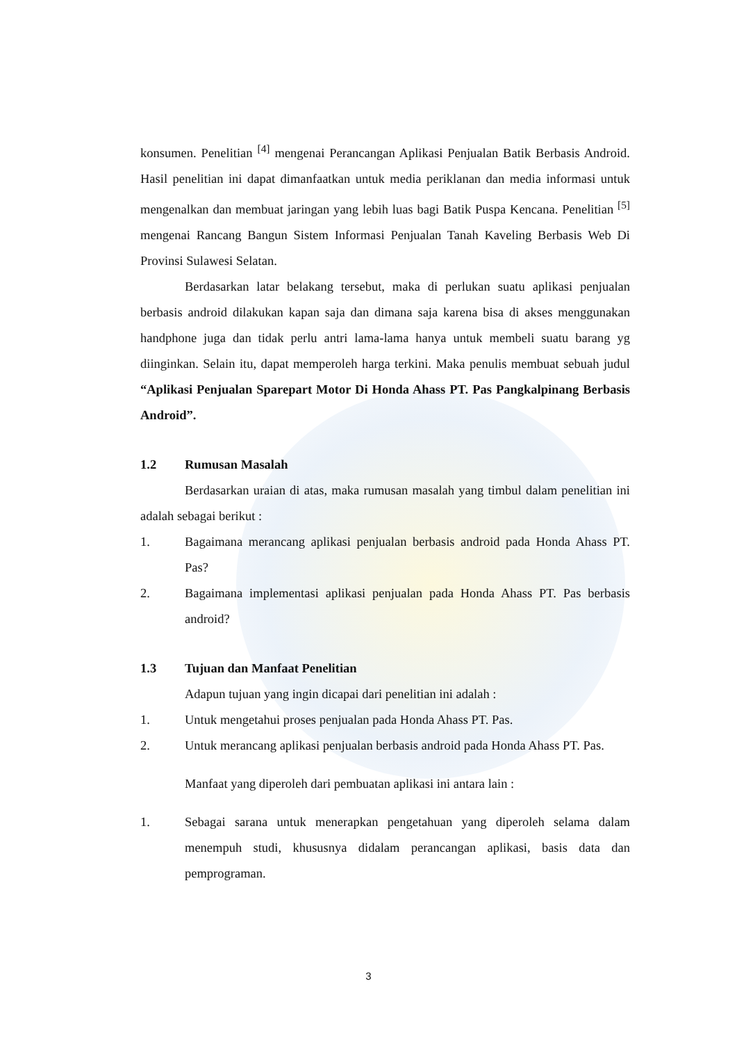konsumen. Penelitian <sup>[4]</sup> mengenai Perancangan Aplikasi Penjualan Batik Berbasis Android. Hasil penelitian ini dapat dimanfaatkan untuk media periklanan dan media informasi untuk mengenalkan dan membuat jaringan yang lebih luas bagi Batik Puspa Kencana. Penelitian <sup>[5]</sup> mengenai Rancang Bangun Sistem Informasi Penjualan Tanah Kaveling Berbasis Web Di Provinsi Sulawesi Selatan.
Berdasarkan latar belakang tersebut, maka di perlukan suatu aplikasi penjualan berbasis android dilakukan kapan saja dan dimana saja karena bisa di akses menggunakan handphone juga dan tidak perlu antri lama-lama hanya untuk membeli suatu barang yg diinginkan. Selain itu, dapat memperoleh harga terkini. Maka penulis membuat sebuah judul “Aplikasi Penjualan Sparepart Motor Di Honda Ahass PT. Pas Pangkalpinang Berbasis Android”.
1.2 Rumusan Masalah
Berdasarkan uraian di atas, maka rumusan masalah yang timbul dalam penelitian ini adalah sebagai berikut :
1. Bagaimana merancang aplikasi penjualan berbasis android pada Honda Ahass PT. Pas?
2. Bagaimana implementasi aplikasi penjualan pada Honda Ahass PT. Pas berbasis android?
1.3 Tujuan dan Manfaat Penelitian
Adapun tujuan yang ingin dicapai dari penelitian ini adalah :
1. Untuk mengetahui proses penjualan pada Honda Ahass PT. Pas.
2. Untuk merancang aplikasi penjualan berbasis android pada Honda Ahass PT. Pas.
Manfaat yang diperoleh dari pembuatan aplikasi ini antara lain :
1. Sebagai sarana untuk menerapkan pengetahuan yang diperoleh selama dalam menempuh studi, khususnya didalam perancangan aplikasi, basis data dan pemprograman.
3